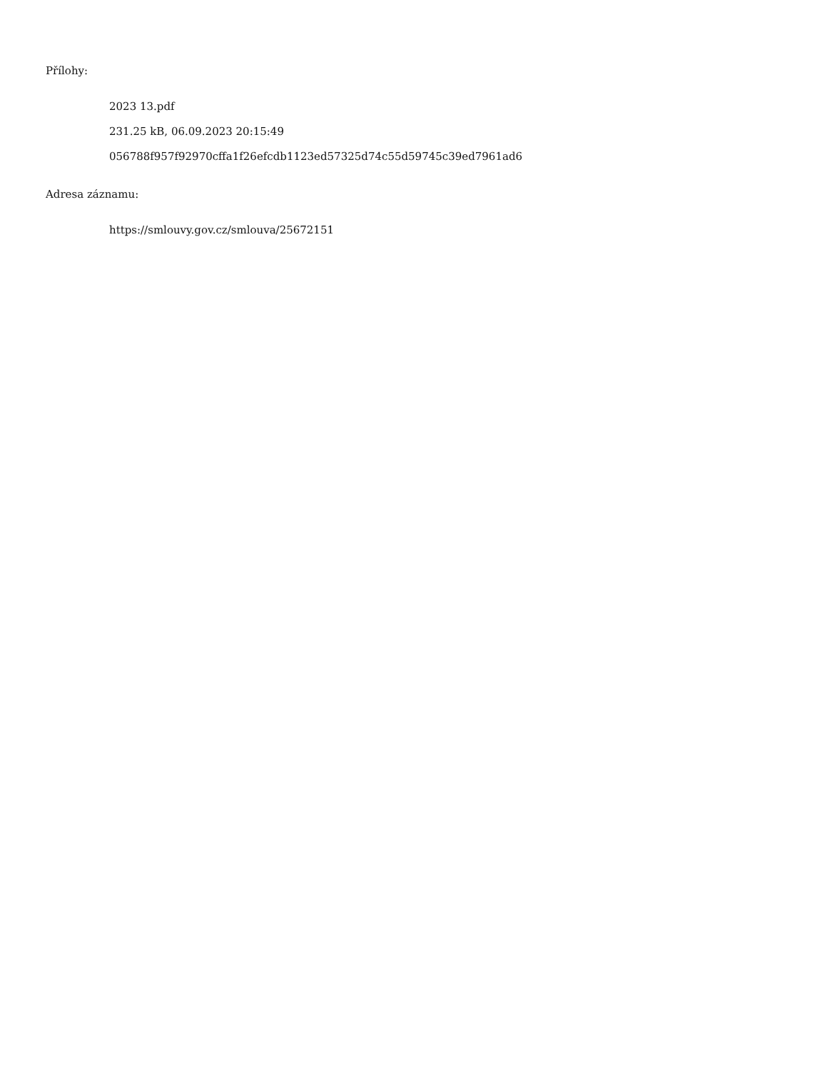Přílohy:
2023 13.pdf
231.25 kB, 06.09.2023 20:15:49
056788f957f92970cffa1f26efcdb1123ed57325d74c55d59745c39ed7961ad6
Adresa záznamu:
https://smlouvy.gov.cz/smlouva/25672151